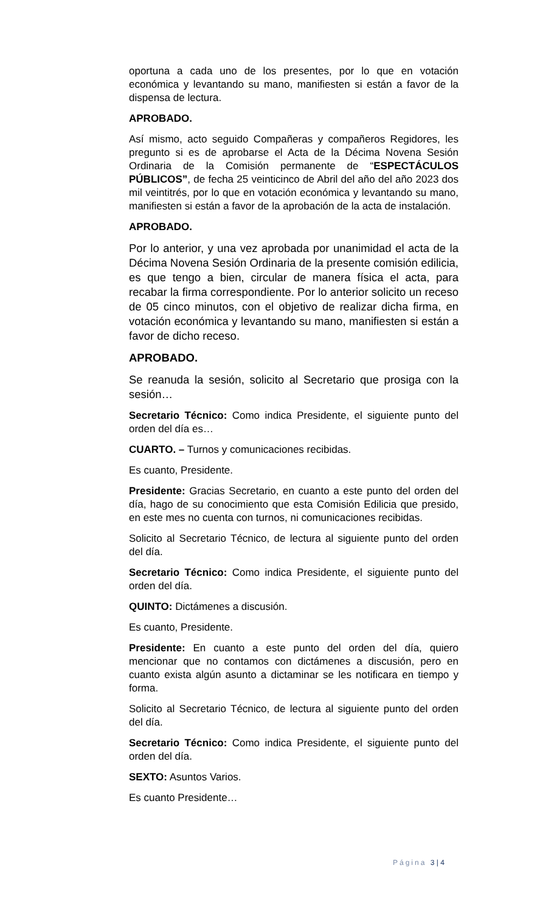oportuna a cada uno de los presentes, por lo que en votación económica y levantando su mano, manifiesten si están a favor de la dispensa de lectura.
APROBADO.
Así mismo, acto seguido Compañeras y compañeros Regidores, les pregunto si es de aprobarse el Acta de la Décima Novena Sesión Ordinaria de la Comisión permanente de “ESPECTÁCULOS PÚBLICOS”, de fecha 25 veinticinco de Abril del año del año 2023 dos mil veintitrés, por lo que en votación económica y levantando su mano, manifiesten si están a favor de la aprobación de la acta de instalación.
APROBADO.
Por lo anterior, y una vez aprobada por unanimidad el acta de la Décima Novena Sesión Ordinaria de la presente comisión edilicia, es que tengo a bien, circular de manera física el acta, para recabar la firma correspondiente. Por lo anterior solicito un receso de 05 cinco minutos, con el objetivo de realizar dicha firma, en votación económica y levantando su mano, manifiesten si están a favor de dicho receso.
APROBADO.
Se reanuda la sesión, solicito al Secretario que prosiga con la sesión…
Secretario Técnico: Como indica Presidente, el siguiente punto del orden del día es…
CUARTO. – Turnos y comunicaciones recibidas.
Es cuanto, Presidente.
Presidente: Gracias Secretario, en cuanto a este punto del orden del día, hago de su conocimiento que esta Comisión Edilicia que presido, en este mes no cuenta con turnos, ni comunicaciones recibidas.
Solicito al Secretario Técnico, de lectura al siguiente punto del orden del día.
Secretario Técnico: Como indica Presidente, el siguiente punto del orden del día.
QUINTO: Dictámenes a discusión.
Es cuanto, Presidente.
Presidente: En cuanto a este punto del orden del día, quiero mencionar que no contamos con dictámenes a discusión, pero en cuanto exista algún asunto a dictaminar se les notificara en tiempo y forma.
Solicito al Secretario Técnico, de lectura al siguiente punto del orden del día.
Secretario Técnico: Como indica Presidente, el siguiente punto del orden del día.
SEXTO: Asuntos Varios.
Es cuanto Presidente…
Página 3 | 4